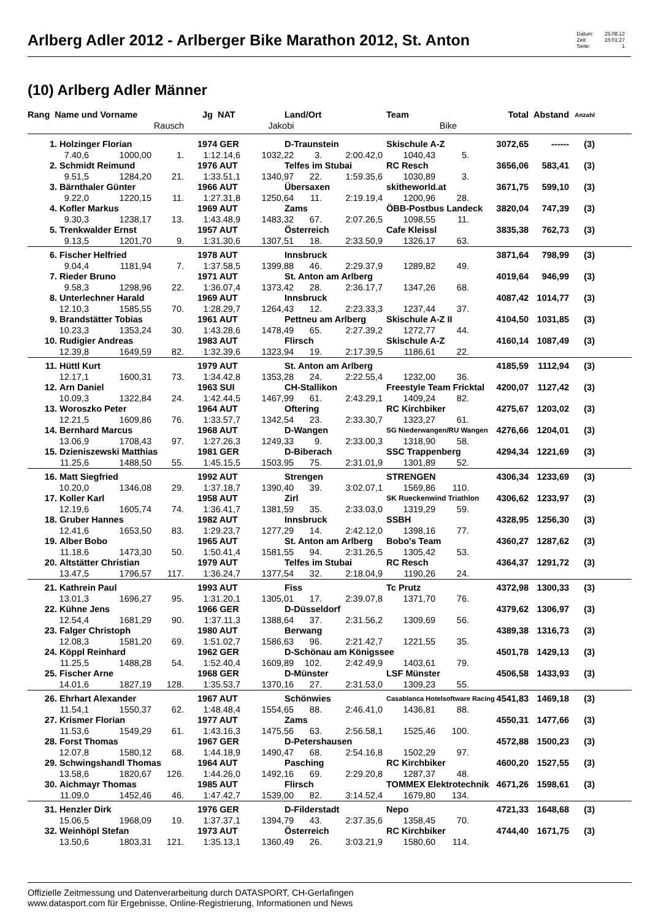Arlberg Adler 2012 - Arlberger Bike Marathon 2012, St. Anton
Datum: 25.08.12 Zeit: 15:01:27 Seite: 1
(10) Arlberg Adler Männer
| Rang Name und Vorname | | | Jg NAT | Land/Ort | | | Team | | Total | Abstand | Anzahl | |
| --- | --- | --- | --- | --- | --- | --- | --- | --- | --- | --- | --- | --- |
| Rausch | | | | Jakobi | | | Bike | | | | | |
| 1. Holzinger Florian | | | 1974 GER | D-Traunstein | | | Skischule A-Z | | 3072,65 | ------ | (3) | |
| 7.40,6 | 1000,00 | 1. | 1:12.14,6 | 1032,22 | 3. | 2:00.42,0 | 1040,43 | 5. | | | | |
| 2. Schmidt Reimund | | | 1976 AUT | Telfes im Stubai | | | RC Resch | | 3656,06 | 583,41 | (3) | |
| 9.51,5 | 1284,20 | 21. | 1:33.51,1 | 1340,97 | 22. | 1:59.35,6 | 1030,89 | 3. | | | | |
| 3. Bärnthaler Günter | | | 1966 AUT | Übersaxen | | | skitheworld.at | | 3671,75 | 599,10 | (3) | |
| 9.22,0 | 1220,15 | 11. | 1:27.31,8 | 1250,64 | 11. | 2:19.19,4 | 1200,96 | 28. | | | | |
| 4. Kofler Markus | | | 1969 AUT | Zams | | | ÖBB-Postbus Landeck | | 3820,04 | 747,39 | (3) | |
| 9.30,3 | 1238,17 | 13. | 1:43.48,9 | 1483,32 | 67. | 2:07.26,5 | 1098,55 | 11. | | | | |
| 5. Trenkwalder Ernst | | | 1957 AUT | Österreich | | | Cafe Kleissl | | 3835,38 | 762,73 | (3) | |
| 9.13,5 | 1201,70 | 9. | 1:31.30,6 | 1307,51 | 18. | 2:33.50,9 | 1326,17 | 63. | | | | |
| 6. Fischer Helfried | | | 1978 AUT | Innsbruck | | | | | 3871,64 | 798,99 | (3) | |
| 9.04,4 | 1181,94 | 7. | 1:37.58,5 | 1399,88 | 46. | 2:29.37,9 | 1289,82 | 49. | | | | |
| 7. Rieder Bruno | | | 1971 AUT | St. Anton am Arlberg | | | | | 4019,64 | 946,99 | (3) | |
| 9.58,3 | 1298,96 | 22. | 1:36.07,4 | 1373,42 | 28. | 2:36.17,7 | 1347,26 | 68. | | | | |
| 8. Unterlechner Harald | | | 1969 AUT | Innsbruck | | | | | 4087,42 | 1014,77 | (3) | |
| 12.10,3 | 1585,55 | 70. | 1:28.29,7 | 1264,43 | 12. | 2:23.33,3 | 1237,44 | 37. | | | | |
| 9. Brandstätter Tobias | | | 1961 AUT | Pettneu am Arlberg | | | Skischule A-Z II | | 4104,50 | 1031,85 | (3) | |
| 10.23,3 | 1353,24 | 30. | 1:43.28,6 | 1478,49 | 65. | 2:27.39,2 | 1272,77 | 44. | | | | |
| 10. Rudigier Andreas | | | 1983 AUT | Flirsch | | | Skischule A-Z | | 4160,14 | 1087,49 | (3) | |
| 12.39,8 | 1649,59 | 82. | 1:32.39,6 | 1323,94 | 19. | 2:17.39,5 | 1186,61 | 22. | | | | |
| 11. Hüttl Kurt | | | 1979 AUT | St. Anton am Arlberg | | | | | 4185,59 | 1112,94 | (3) | |
| 12.17,1 | 1600,31 | 73. | 1:34.42,8 | 1353,28 | 24. | 2:22.55,4 | 1232,00 | 36. | | | | |
| 12. Arn Daniel | | | 1963 SUI | CH-Stallikon | | | Freestyle Team Fricktal | | 4200,07 | 1127,42 | (3) | |
| 10.09,3 | 1322,84 | 24. | 1:42.44,5 | 1467,99 | 61. | 2:43.29,1 | 1409,24 | 82. | | | | |
| 13. Woroszko Peter | | | 1964 AUT | Oftering | | | RC Kirchbiker | | 4275,67 | 1203,02 | (3) | |
| 12.21,5 | 1609,86 | 76. | 1:33.57,7 | 1342,54 | 23. | 2:33.30,7 | 1323,27 | 61. | | | | |
| 14. Bernhard Marcus | | | 1968 AUT | D-Wangen | | | SG Niederwangen/RU Wangen | | 4276,66 | 1204,01 | (3) | |
| 13.06,9 | 1708,43 | 97. | 1:27.26,3 | 1249,33 | 9. | 2:33.00,3 | 1318,90 | 58. | | | | |
| 15. Dzieniszewski Matthias | | | 1981 GER | D-Biberach | | | SSC Trappenberg | | 4294,34 | 1221,69 | (3) | |
| 11.25,6 | 1488,50 | 55. | 1:45.15,5 | 1503,95 | 75. | 2:31.01,9 | 1301,89 | 52. | | | | |
| 16. Matt Siegfried | | | 1992 AUT | Strengen | | | STRENGEN | | 4306,34 | 1233,69 | (3) | |
| 10.20,0 | 1346,08 | 29. | 1:37.18,7 | 1390,40 | 39. | 3:02.07,1 | 1569,86 | 110. | | | | |
| 17. Koller Karl | | | 1958 AUT | Zirl | | | SK Rueckenwind Triathlon | | 4306,62 | 1233,97 | (3) | |
| 12.19,6 | 1605,74 | 74. | 1:36.41,7 | 1381,59 | 35. | 2:33.03,0 | 1319,29 | 59. | | | | |
| 18. Gruber Hannes | | | 1982 AUT | Innsbruck | | | SSBH | | 4328,95 | 1256,30 | (3) | |
| 12.41,6 | 1653,50 | 83. | 1:29.23,7 | 1277,29 | 14. | 2:42.12,0 | 1398,16 | 77. | | | | |
| 19. Alber Bobo | | | 1965 AUT | St. Anton am Arlberg | | | Bobo's Team | | 4360,27 | 1287,62 | (3) | |
| 11.18,6 | 1473,30 | 50. | 1:50.41,4 | 1581,55 | 94. | 2:31.26,5 | 1305,42 | 53. | | | | |
| 20. Altstätter Christian | | | 1979 AUT | Telfes im Stubai | | | RC Resch | | 4364,37 | 1291,72 | (3) | |
| 13.47,5 | 1796,57 | 117. | 1:36.24,7 | 1377,54 | 32. | 2:18.04,9 | 1190,26 | 24. | | | | |
| 21. Kathrein Paul | | | 1993 AUT | Fiss | | | Tc Prutz | | 4372,98 | 1300,33 | (3) | |
| 13.01,3 | 1696,27 | 95. | 1:31.20,1 | 1305,01 | 17. | 2:39.07,8 | 1371,70 | 76. | | | | |
| 22. Kühne Jens | | | 1966 GER | D-Düsseldorf | | | | | 4379,62 | 1306,97 | (3) | |
| 12.54,4 | 1681,29 | 90. | 1:37.11,3 | 1388,64 | 37. | 2:31.56,2 | 1309,69 | 56. | | | | |
| 23. Falger Christoph | | | 1980 AUT | Berwang | | | | | 4389,38 | 1316,73 | (3) | |
| 12.08,3 | 1581,20 | 69. | 1:51.02,7 | 1586,63 | 96. | 2:21.42,7 | 1221,55 | 35. | | | | |
| 24. Köppl Reinhard | | | 1962 GER | D-Schönau am Königssee | | | | | 4501,78 | 1429,13 | (3) | |
| 11.25,5 | 1488,28 | 54. | 1:52.40,4 | 1609,89 | 102. | 2:42.49,9 | 1403,61 | 79. | | | | |
| 25. Fischer Arne | | | 1968 GER | D-Münster | | | LSF Münster | | 4506,58 | 1433,93 | (3) | |
| 14.01,6 | 1827,19 | 128. | 1:35.53,7 | 1370,16 | 27. | 2:31.53,0 | 1309,23 | 55. | | | | |
| 26. Ehrhart Alexander | | | 1967 AUT | Schönwies | | | Casablanca Hotelsoftware Racing | | 4541,83 | 1469,18 | (3) | |
| 11.54,1 | 1550,37 | 62. | 1:48.48,4 | 1554,65 | 88. | 2:46.41,0 | 1436,81 | 88. | | | | |
| 27. Krismer Florian | | | 1977 AUT | Zams | | | | | 4550,31 | 1477,66 | (3) | |
| 11.53,6 | 1549,29 | 61. | 1:43.16,3 | 1475,56 | 63. | 2:56.58,1 | 1525,46 | 100. | | | | |
| 28. Forst Thomas | | | 1967 GER | D-Petershausen | | | | | 4572,88 | 1500,23 | (3) | |
| 12.07,8 | 1580,12 | 68. | 1:44.18,9 | 1490,47 | 68. | 2:54.16,8 | 1502,29 | 97. | | | | |
| 29. Schwingshandl Thomas | | | 1964 AUT | Pasching | | | RC Kirchbiker | | 4600,20 | 1527,55 | (3) | |
| 13.58,6 | 1820,67 | 126. | 1:44.26,0 | 1492,16 | 69. | 2:29.20,8 | 1287,37 | 48. | | | | |
| 30. Aichmayr Thomas | | | 1985 AUT | Flirsch | | | TOMMEX Elektrotechnik | | 4671,26 | 1598,61 | (3) | |
| 11.09,0 | 1452,46 | 46. | 1:47.42,7 | 1539,00 | 82. | 3:14.52,4 | 1679,80 | 134. | | | | |
| 31. Henzler Dirk | | | 1976 GER | D-Filderstadt | | | Nepo | | 4721,33 | 1648,68 | (3) | |
| 15.06,5 | 1968,09 | 19. | 1:37.37,1 | 1394,79 | 43. | 2:37.35,6 | 1358,45 | 70. | | | | |
| 32. Weinhöpl Stefan | | | 1973 AUT | Österreich | | | RC Kirchbiker | | 4744,40 | 1671,75 | (3) | |
| 13.50,6 | 1803,31 | 121. | 1:35.13,1 | 1360,49 | 26. | 3:03.21,9 | 1580,60 | 114. | | | | |
Offizielle Zeitmessung und Datenverarbeitung durch DATASPORT, CH-Gerlafingen
www.datasport.com für Ergebnisse, Online-Registrierung, Informationen und News